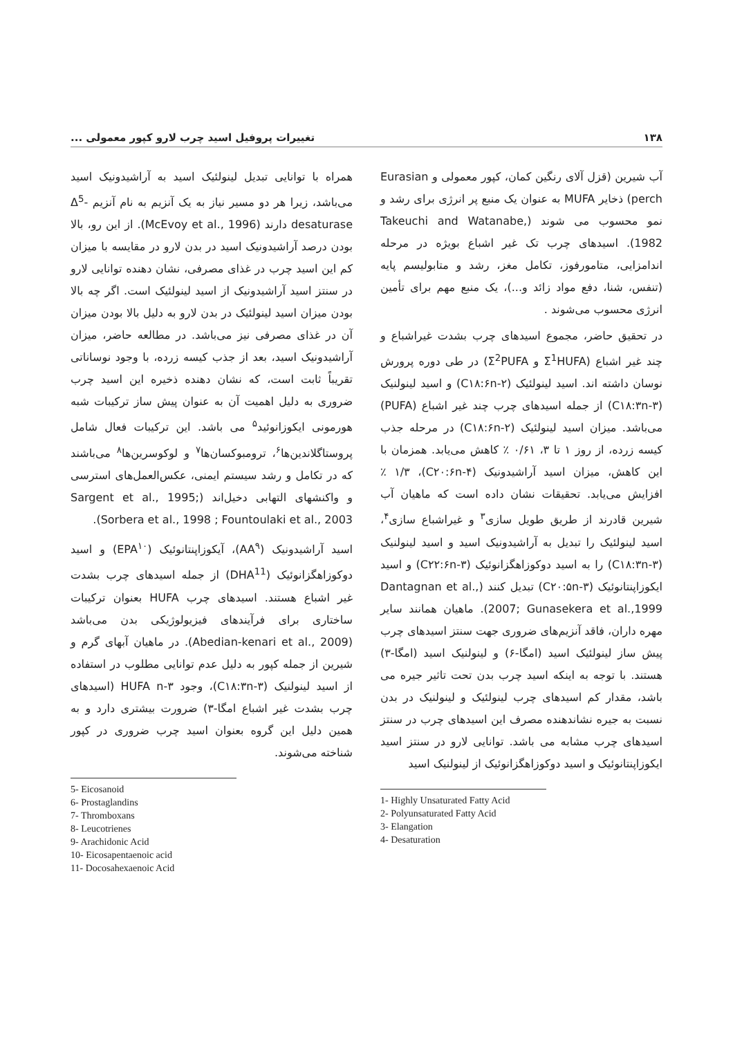۱۳۸ تغییرات پروفیل اسید چرب لارو کپور معمولی ...
آب شیرین (قزل آلای رنگین کمان، کپور معمولی و Eurasian perch) ذخایر MUFA به عنوان یک منبع پر انرژی برای رشد و نمو محسوب می شوند (Takeuchi and Watanabe, 1982). اسیدهای چرب تک غیر اشباع بویژه در مرحله اندامزایی، متامورفوز، تکامل مغز، رشد و متابولیسم پایه (تنفس، شنا، دفع مواد زائد و...)، یک منبع مهم برای تأمین انرژی محسوب می‌شوند .
در تحقیق حاضر، مجموع اسیدهای چرب بشدت غیراشباع و چند غیر اشباع (Σ<sup>1</sup>HUFA و Σ<sup>2</sup>PUFA) در طی دوره پرورش نوسان داشته اند. اسید لینولئیک (C۱۸:۶n-۲) و اسید لینولنیک (C۱۸:۳n-۳) از جمله اسیدهای چرب چند غیر اشباع (PUFA) می‌باشد. میزان اسید لینولئیک (C۱۸:۶n-۲) در مرحله جذب کیسه زرده، از روز ۱ تا ۳، ۰/۶۱ ٪ کاهش می‌یابد. همزمان با این کاهش، میزان اسید آراشیدونیک (C۲۰:۶n-۴)، ۱/۳ ٪ افزایش می‌یابد. تحقیقات نشان داده است که ماهیان آب شیرین قادرند از طریق طویل سازی<sup>۳</sup> و غیراشباع سازی<sup>۴</sup>، اسید لینولئیک را تبدیل به آراشیدونیک اسید و اسید لینولنیک (C۱۸:۳n-۳) را به اسید دوکوزاهگزانوئیک (C۲۲:۶n-۳) و اسید ایکوزاپنتانوئیک (C۲۰:۵n-۳) تبدیل کنند (Dantagnan et al., 2007; Gunasekera et al.,1999). ماهیان همانند سایر مهره داران، فاقد آنزیم‌های ضروری جهت سنتز اسیدهای چرب پیش ساز لینولئیک اسید (امگا-۶) و لینولنیک اسید (امگا-۳) هستند. با توجه به اینکه اسید چرب بدن تحت تاثیر جیره می باشد، مقدار کم اسیدهای چرب لینولئیک و لینولنیک در بدن نسبت به جیره نشاندهنده مصرف این اسیدهای چرب در سنتز اسیدهای چرب مشابه می باشد. توانایی لارو در سنتز اسید ایکوزاپنتانوئیک و اسید دوکوزاهگزانوئیک از لینولنیک اسید
1- Highly Unsaturated Fatty Acid
2- Polyunsaturated Fatty Acid
3- Elangation
4- Desaturation
همراه با توانایی تبدیل لینولئیک اسید به آراشیدونیک اسید می‌باشد، زیرا هر دو مسیر نیاز به یک آنزیم به نام آنزیم Δ<sup>5</sup>- desaturase دارند (McEvoy et al., 1996). از این رو، بالا بودن درصد آراشیدونیک اسید در بدن لارو در مقایسه با میزان کم این اسید چرب در غذای مصرفی، نشان دهنده توانایی لارو در سنتز اسید آراشیدونیک از اسید لینولئیک است. اگر چه بالا بودن میزان اسید لینولئیک در بدن لارو به دلیل بالا بودن میزان آن در غذای مصرفی نیز می‌باشد. در مطالعه حاضر، میزان آراشیدونیک اسید، بعد از جذب کیسه زرده، با وجود نوساناتی تقریباً ثابت است، که نشان دهنده ذخیره این اسید چرب ضروری به دلیل اهمیت آن به عنوان پیش ساز ترکیبات شبه هورمونی ایکوزانوئید<sup>۵</sup> می باشد. این ترکیبات فعال شامل پروستاگلاندین‌ها<sup>۶</sup>، ترومبوکسان‌ها<sup>۷</sup> و لوکوسرین‌ها<sup>۸</sup> می‌باشند که در تکامل و رشد سیستم ایمنی، عکس‌العمل‌های استرسی و واکنشهای التهابی دخیل‌اند (Sargent et al., 1995; Sorbera et al., 1998 ; Fountoulaki et al., 2003).
اسید آراشیدونیک (AA<sup>۹</sup>)، آیکوزاپنتانوئیک (EPA<sup>۱۰</sup>) و اسید دوکوزاهگزانوئیک (DHA<sup>11</sup>) از جمله اسیدهای چرب بشدت غیر اشباع هستند. اسیدهای چرب HUFA بعنوان ترکیبات ساختاری برای فرآیندهای فیزیولوژیکی بدن می‌باشد (Abedian-kenari et al., 2009). در ماهیان آبهای گرم و شیرین از جمله کپور به دلیل عدم توانایی مطلوب در استفاده از اسید لینولنیک (C۱۸:۳n-۳)، وجود HUFA n-۳ (اسیدهای چرب بشدت غیر اشباع امگا-۳) ضرورت بیشتری دارد و به همین دلیل این گروه بعنوان اسید چرب ضروری در کپور شناخته می‌شوند.
5- Eicosanoid
6- Prostaglandins
7- Thromboxans
8- Leucotrienes
9- Arachidonic Acid
10- Eicosapentaenoic acid
11- Docosahexaenoic Acid